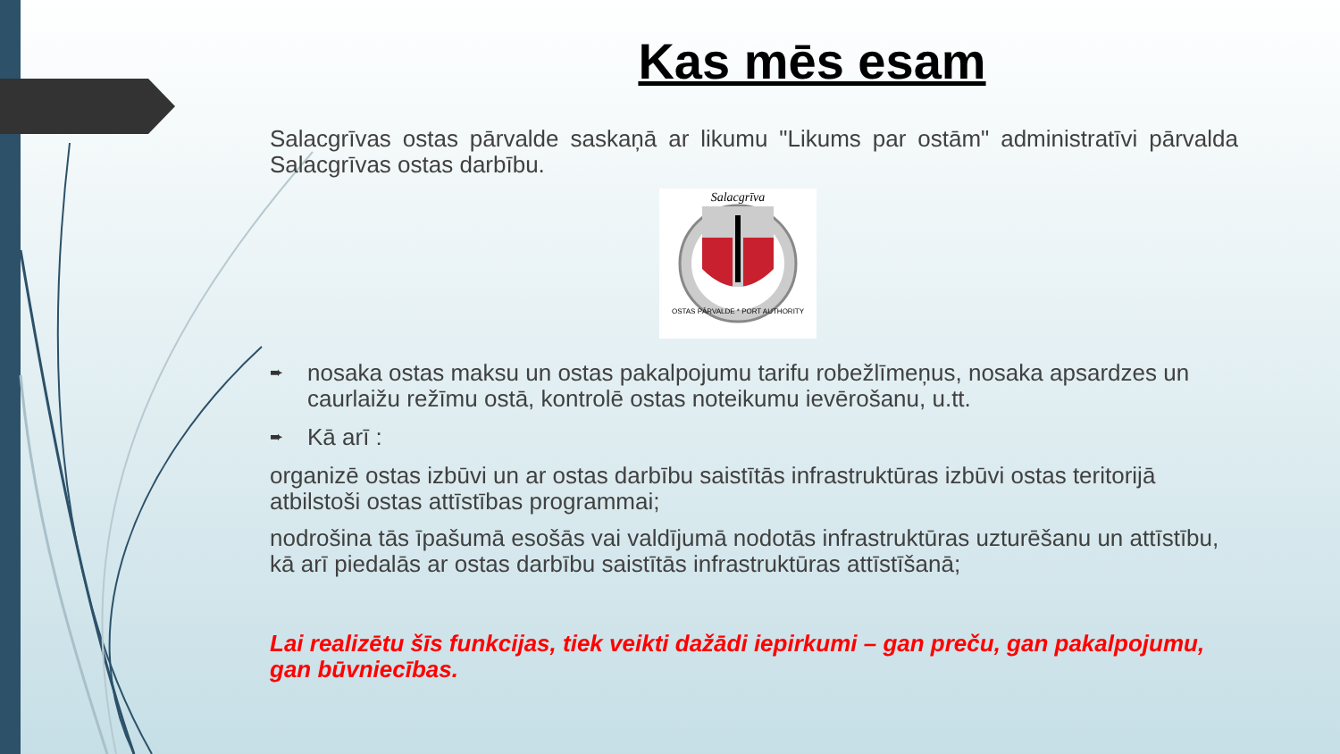Kas mēs esam
Salacgrīvas ostas pārvalde saskaņā ar likumu "Likums par ostām" administratīvi pārvalda Salacgrīvas ostas darbību.
Salacgrīva
OSTAS PĀRVALDE * PORT AUTHORITY
➨ nosaka ostas maksu un ostas pakalpojumu tarifu robežlīmeņus, nosaka apsardzes un caurlaižu režīmu ostā, kontrolē ostas noteikumu ievērošanu, u.tt.
➨ Kā arī :
organizē ostas izbūvi un ar ostas darbību saistītās infrastruktūras izbūvi ostas teritorijā atbilstoši ostas attīstības programmai;
nodrošina tās īpašumā esošās vai valdījumā nodotās infrastruktūras uzturēšanu un attīstību, kā arī piedalās ar ostas darbību saistītās infrastruktūras attīstīšanā;
Lai realizētu šīs funkcijas, tiek veikti dažādi iepirkumi – gan preču, gan pakalpojumu, gan būvniecības.